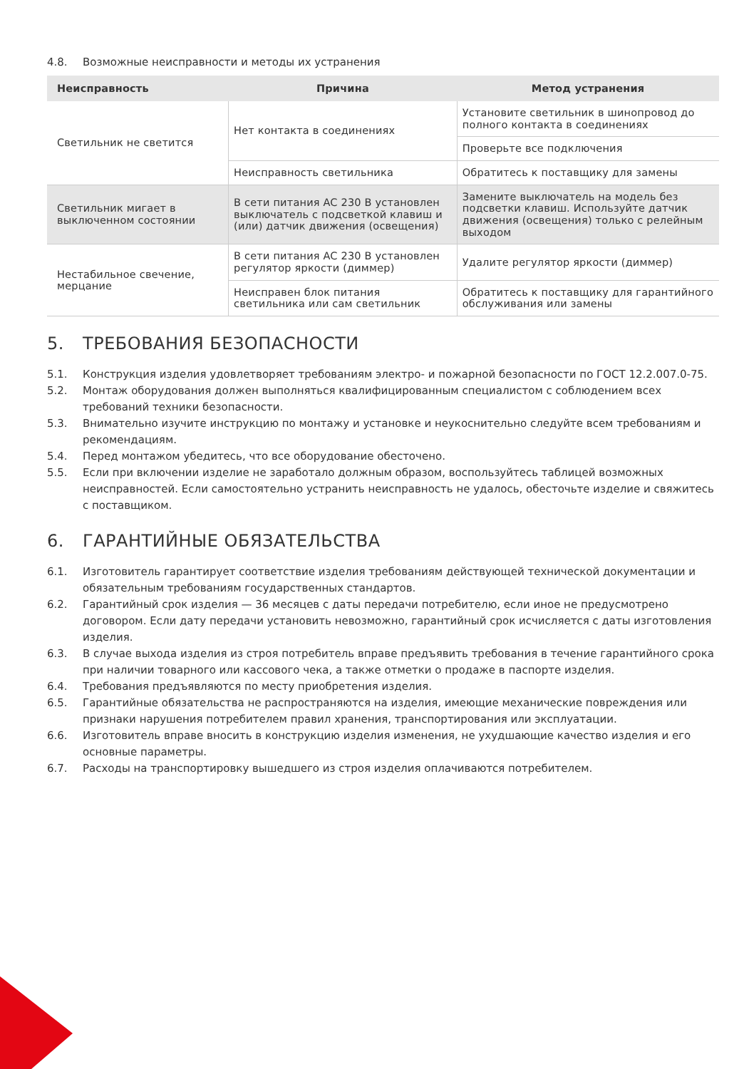4.8. Возможные неисправности и методы их устранения
| Неисправность | Причина | Метод устранения |
| --- | --- | --- |
| Светильник не светится | Нет контакта в соединениях | Установите светильник в шинопровод до полного контакта в соединениях |
| | | Проверьте все подключения |
| | Неисправность светильника | Обратитесь к поставщику для замены |
| Светильник мигает в выключенном состоянии | В сети питания AC 230 В установлен выключатель с подсветкой клавиш и (или) датчик движения (освещения) | Замените выключатель на модель без подсветки клавиш. Используйте датчик движения (освещения) только с релейным выходом |
| Нестабильное свечение, мерцание | В сети питания AC 230 В установлен регулятор яркости (диммер) | Удалите регулятор яркости (диммер) |
| | Неисправен блок питания светильника или сам светильник | Обратитесь к поставщику для гарантийного обслуживания или замены |
5. ТРЕБОВАНИЯ БЕЗОПАСНОСТИ
5.1. Конструкция изделия удовлетворяет требованиям электро- и пожарной безопасности по ГОСТ 12.2.007.0-75.
5.2. Монтаж оборудования должен выполняться квалифицированным специалистом с соблюдением всех требований техники безопасности.
5.3. Внимательно изучите инструкцию по монтажу и установке и неукоснительно следуйте всем требованиям и рекомендациям.
5.4. Перед монтажом убедитесь, что все оборудование обесточено.
5.5. Если при включении изделие не заработало должным образом, воспользуйтесь таблицей возможных неисправностей. Если самостоятельно устранить неисправность не удалось, обесточьте изделие и свяжитесь с поставщиком.
6. ГАРАНТИЙНЫЕ ОБЯЗАТЕЛЬСТВА
6.1. Изготовитель гарантирует соответствие изделия требованиям действующей технической документации и обязательным требованиям государственных стандартов.
6.2. Гарантийный срок изделия — 36 месяцев с даты передачи потребителю, если иное не предусмотрено договором. Если дату передачи установить невозможно, гарантийный срок исчисляется с даты изготовления изделия.
6.3. В случае выхода изделия из строя потребитель вправе предъявить требования в течение гарантийного срока при наличии товарного или кассового чека, а также отметки о продаже в паспорте изделия.
6.4. Требования предъявляются по месту приобретения изделия.
6.5. Гарантийные обязательства не распространяются на изделия, имеющие механические повреждения или признаки нарушения потребителем правил хранения, транспортирования или эксплуатации.
6.6. Изготовитель вправе вносить в конструкцию изделия изменения, не ухудшающие качество изделия и его основные параметры.
6.7. Расходы на транспортировку вышедшего из строя изделия оплачиваются потребителем.